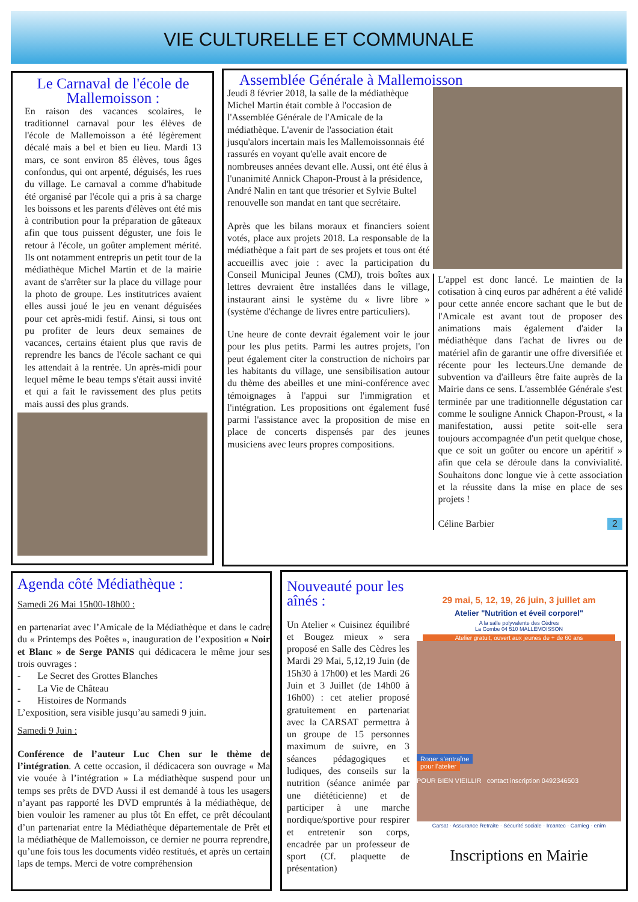VIE CULTURELLE ET COMMUNALE
Le Carnaval de l'école de Mallemoisson :
En raison des vacances scolaires, le traditionnel carnaval pour les élèves de l'école de Mallemoisson a été légèrement décalé mais a bel et bien eu lieu. Mardi 13 mars, ce sont environ 85 élèves, tous âges confondus, qui ont arpenté, déguisés, les rues du village. Le carnaval a comme d'habitude été organisé par l'école qui a pris à sa charge les boissons et les parents d'élèves ont été mis à contribution pour la préparation de gâteaux afin que tous puissent déguster, une fois le retour à l'école, un goûter amplement mérité. Ils ont notamment entrepris un petit tour de la médiathèque Michel Martin et de la mairie avant de s'arrêter sur la place du village pour la photo de groupe. Les institutrices avaient elles aussi joué le jeu en venant déguisées pour cet après-midi festif. Ainsi, si tous ont pu profiter de leurs deux semaines de vacances, certains étaient plus que ravis de reprendre les bancs de l'école sachant ce qui les attendait à la rentrée. Un après-midi pour lequel même le beau temps s'était aussi invité et qui a fait le ravissement des plus petits mais aussi des plus grands.
Assemblée Générale à Mallemoisson
Jeudi 8 février 2018, la salle de la médiathèque Michel Martin était comble à l'occasion de l'Assemblée Générale de l'Amicale de la médiathèque. L'avenir de l'association était jusqu'alors incertain mais les Mallemoissonnais été rassurés en voyant qu'elle avait encore de nombreuses années devant elle. Aussi, ont été élus à l'unanimité Annick Chapon-Proust à la présidence, André Nalin en tant que trésorier et Sylvie Bultel renouvelle son mandat en tant que secrétaire.
Après que les bilans moraux et financiers soient votés, place aux projets 2018. La responsable de la médiathèque a fait part de ses projets et tous ont été accueillis avec joie : avec la participation du Conseil Municipal Jeunes (CMJ), trois boîtes aux lettres devraient être installées dans le village, instaurant ainsi le système du « livre libre » (système d'échange de livres entre particuliers).
Une heure de conte devrait également voir le jour pour les plus petits. Parmi les autres projets, l'on peut également citer la construction de nichoirs par les habitants du village, une sensibilisation autour du thème des abeilles et une mini-conférence avec témoignages à l'appui sur l'immigration et l'intégration. Les propositions ont également fusé parmi l'assistance avec la proposition de mise en place de concerts dispensés par des jeunes musiciens avec leurs propres compositions.
L'appel est donc lancé. Le maintien de la cotisation à cinq euros par adhérent a été validé pour cette année encore sachant que le but de l'Amicale est avant tout de proposer des animations mais également d'aider la médiathèque dans l'achat de livres ou de matériel afin de garantir une offre diversifiée et récente pour les lecteurs.Une demande de subvention va d'ailleurs être faite auprès de la Mairie dans ce sens. L'assemblée Générale s'est terminée par une traditionnelle dégustation car comme le souligne Annick Chapon-Proust, « la manifestation, aussi petite soit-elle sera toujours accompagnée d'un petit quelque chose, que ce soit un goûter ou encore un apéritif » afin que cela se déroule dans la convivialité. Souhaitons donc longue vie à cette association et la réussite dans la mise en place de ses projets !
Céline Barbier 2
Agenda côté Médiathèque :
Samedi 26 Mai 15h00-18h00 :
en partenariat avec l’Amicale de la Médiathèque et dans le cadre du « Printemps des Poêtes », inauguration de l’exposition « Noir et Blanc » de Serge PANIS qui dédicacera le même jour ses trois ouvrages :
- Le Secret des Grottes Blanches
- La Vie de Château
- Histoires de Normands
L’exposition, sera visible jusqu’au samedi 9 juin.
Samedi 9 Juin :
Conférence de l’auteur Luc Chen sur le thème de l’intégration. A cette occasion, il dédicacera son ouvrage « Ma vie vouée à l’intégration » La médiathèque suspend pour un temps ses prêts de DVD Aussi il est demandé à tous les usagers n’ayant pas rapporté les DVD empruntés à la médiathèque, de bien vouloir les ramener au plus tôt En effet, ce prêt découlant d’un partenariat entre la Médiathèque départementale de Prêt et la médiathèque de Mallemoisson, ce dernier ne pourra reprendre, qu’une fois tous les documents vidéo restitués, et après un certain laps de temps. Merci de votre compréhension
Nouveauté pour les aînés :
Un Atelier « Cuisinez équilibré et Bougez mieux » sera proposé en Salle des Cèdres les Mardi 29 Mai, 5,12,19 Juin (de 15h30 à 17h00) et les Mardi 26 Juin et 3 Juillet (de 14h00 à 16h00) : cet atelier proposé gratuitement en partenariat avec la CARSAT permettra à un groupe de 15 personnes maximum de suivre, en 3 séances pédagogiques et ludiques, des conseils sur la nutrition (séance animée par une diététicienne) et de participer à une marche nordique/sportive pour respirer et entretenir son corps, encadrée par un professeur de sport (Cf. plaquette de présentation)
29 mai, 5, 12, 19, 26 juin, 3 juillet am
Atelier "Nutrition et éveil corporel"
A la salle polyvalente des Cèdres
La Combe 04 510 MALLEMOISSON
Atelier gratuit, ouvert aux jeunes de + de 60 ans
Roger s’entraîne
pour l’atelier
POUR BIEN VIEILLIR contact inscription 0492346503
Carsat · Assurance Retraite · Sécurité sociale · Ircantec · Camieg · enim
Inscriptions en Mairie